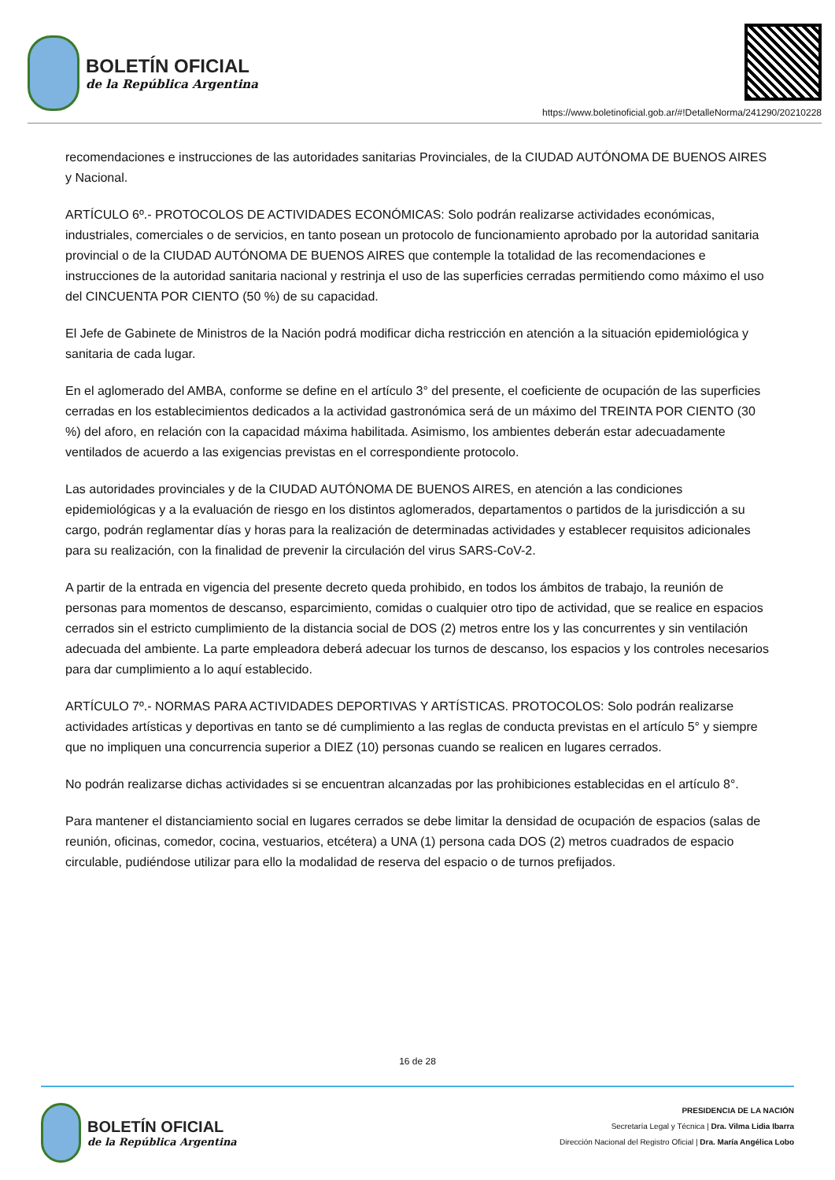BOLETÍN OFICIAL
de la República Argentina
https://www.boletinoficial.gob.ar/#!DetalleNorma/241290/20210228
recomendaciones e instrucciones de las autoridades sanitarias Provinciales, de la CIUDAD AUTÓNOMA DE BUENOS AIRES y Nacional.
ARTÍCULO 6º.- PROTOCOLOS DE ACTIVIDADES ECONÓMICAS: Solo podrán realizarse actividades económicas, industriales, comerciales o de servicios, en tanto posean un protocolo de funcionamiento aprobado por la autoridad sanitaria provincial o de la CIUDAD AUTÓNOMA DE BUENOS AIRES que contemple la totalidad de las recomendaciones e instrucciones de la autoridad sanitaria nacional y restrinja el uso de las superficies cerradas permitiendo como máximo el uso del CINCUENTA POR CIENTO (50 %) de su capacidad.
El Jefe de Gabinete de Ministros de la Nación podrá modificar dicha restricción en atención a la situación epidemiológica y sanitaria de cada lugar.
En el aglomerado del AMBA, conforme se define en el artículo 3° del presente, el coeficiente de ocupación de las superficies cerradas en los establecimientos dedicados a la actividad gastronómica será de un máximo del TREINTA POR CIENTO (30 %) del aforo, en relación con la capacidad máxima habilitada. Asimismo, los ambientes deberán estar adecuadamente ventilados de acuerdo a las exigencias previstas en el correspondiente protocolo.
Las autoridades provinciales y de la CIUDAD AUTÓNOMA DE BUENOS AIRES, en atención a las condiciones epidemiológicas y a la evaluación de riesgo en los distintos aglomerados, departamentos o partidos de la jurisdicción a su cargo, podrán reglamentar días y horas para la realización de determinadas actividades y establecer requisitos adicionales para su realización, con la finalidad de prevenir la circulación del virus SARS-CoV-2.
A partir de la entrada en vigencia del presente decreto queda prohibido, en todos los ámbitos de trabajo, la reunión de personas para momentos de descanso, esparcimiento, comidas o cualquier otro tipo de actividad, que se realice en espacios cerrados sin el estricto cumplimiento de la distancia social de DOS (2) metros entre los y las concurrentes y sin ventilación adecuada del ambiente. La parte empleadora deberá adecuar los turnos de descanso, los espacios y los controles necesarios para dar cumplimiento a lo aquí establecido.
ARTÍCULO 7º.- NORMAS PARA ACTIVIDADES DEPORTIVAS Y ARTÍSTICAS. PROTOCOLOS: Solo podrán realizarse actividades artísticas y deportivas en tanto se dé cumplimiento a las reglas de conducta previstas en el artículo 5° y siempre que no impliquen una concurrencia superior a DIEZ (10) personas cuando se realicen en lugares cerrados.
No podrán realizarse dichas actividades si se encuentran alcanzadas por las prohibiciones establecidas en el artículo 8°.
Para mantener el distanciamiento social en lugares cerrados se debe limitar la densidad de ocupación de espacios (salas de reunión, oficinas, comedor, cocina, vestuarios, etcétera) a UNA (1) persona cada DOS (2) metros cuadrados de espacio circulable, pudiéndose utilizar para ello la modalidad de reserva del espacio o de turnos prefijados.
16 de 28
BOLETÍN OFICIAL
de la República Argentina
PRESIDENCIA DE LA NACIÓN
Secretaría Legal y Técnica | Dra. Vilma Lidia Ibarra
Dirección Nacional del Registro Oficial | Dra. María Angélica Lobo